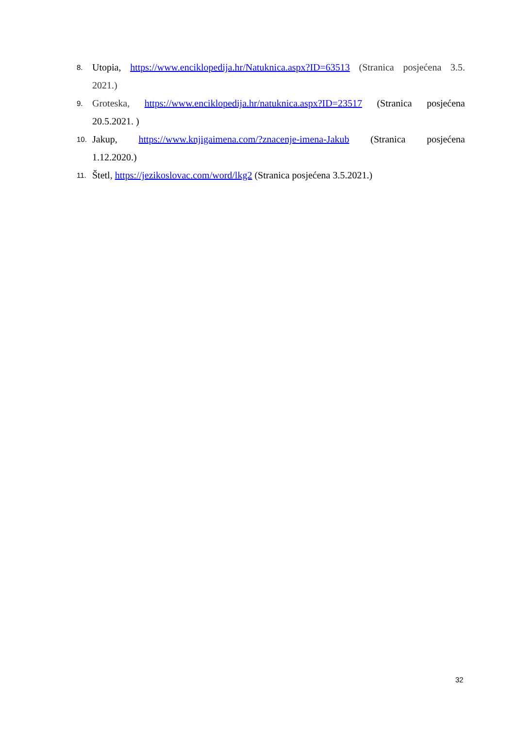8. Utopia, https://www.enciklopedija.hr/Natuknica.aspx?ID=63513 (Stranica posjećena 3.5. 2021.)
9. Groteska, https://www.enciklopedija.hr/natuknica.aspx?ID=23517 (Stranica posjećena 20.5.2021. )
10. Jakup, https://www.knjigaimena.com/?znacenje-imena-Jakub (Stranica posjećena 1.12.2020.)
11. Štetl, https://jezikoslovac.com/word/lkg2 (Stranica posjećena 3.5.2021.)
32